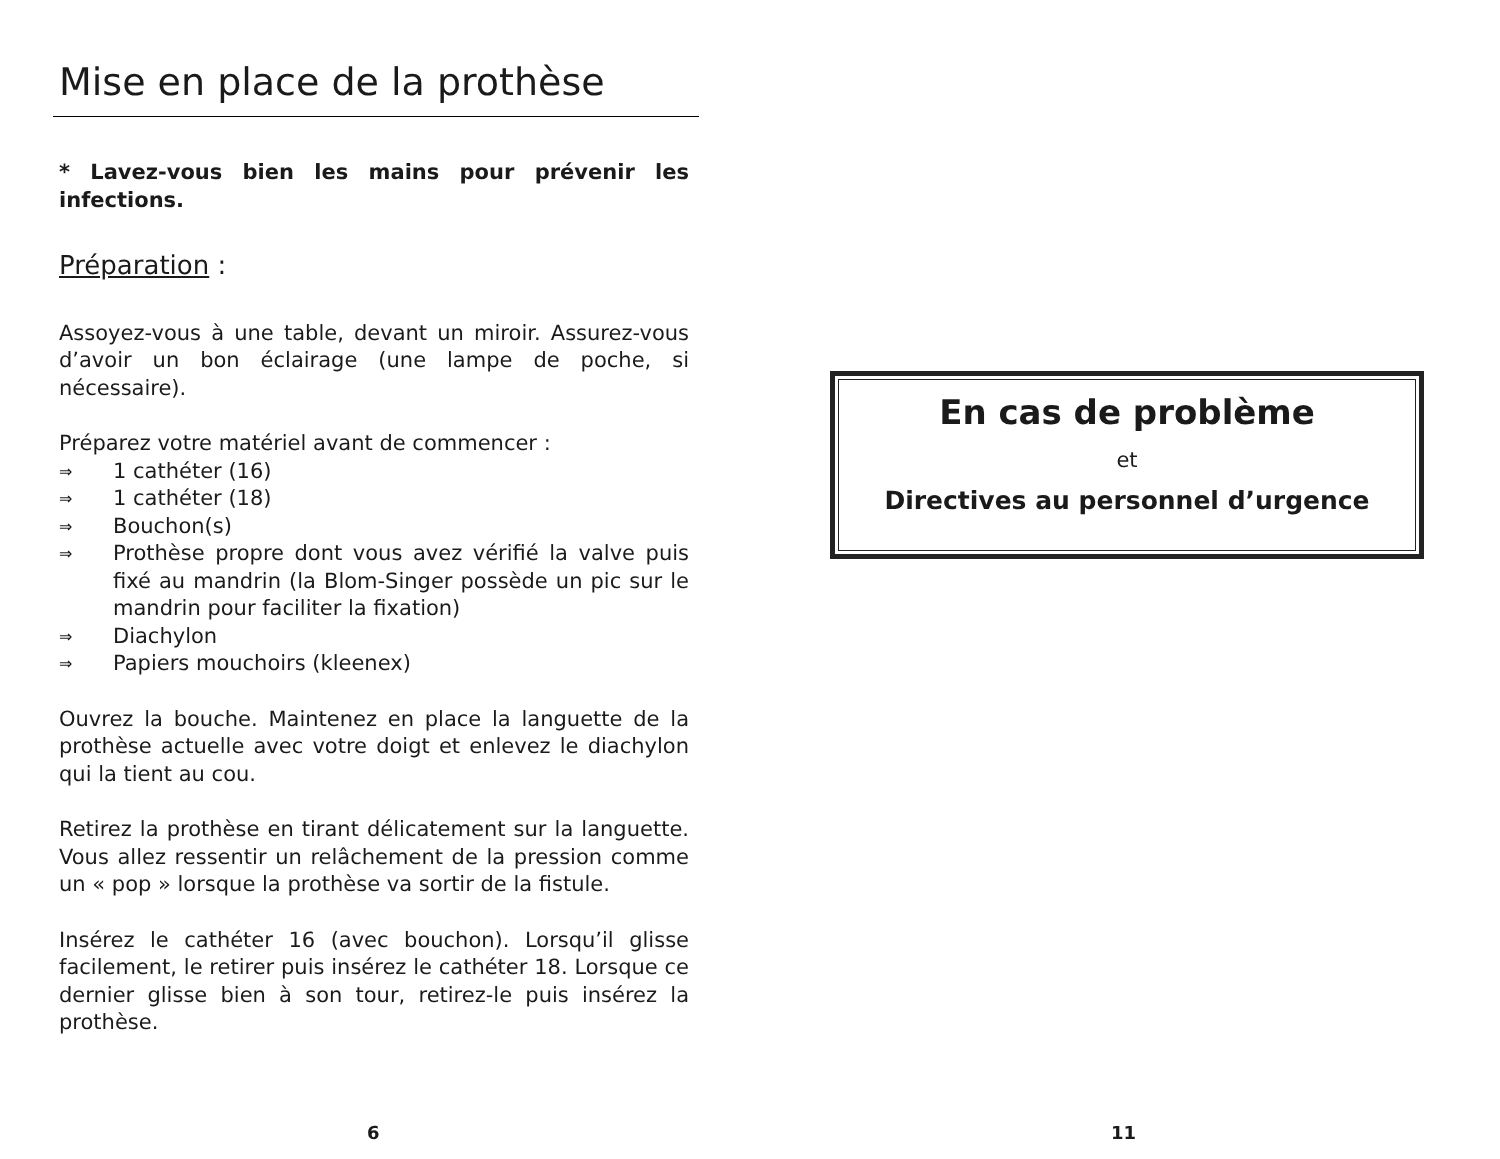Mise en place de la prothèse
* Lavez-vous bien les mains pour prévenir les infections.
Préparation :
Assoyez-vous à une table, devant un miroir. Assurez-vous d’avoir un bon éclairage (une lampe de poche, si nécessaire).
Préparez votre matériel avant de commencer :
⇒ 1 cathéter (16)
⇒ 1 cathéter (18)
⇒ Bouchon(s)
⇒ Prothèse propre dont vous avez vérifié la valve puis fixé au mandrin (la Blom-Singer possède un pic sur le mandrin pour faciliter la fixation)
⇒ Diachylon
⇒ Papiers mouchoirs (kleenex)
Ouvrez la bouche. Maintenez en place la languette de la prothèse actuelle avec votre doigt et enlevez le diachylon qui la tient au cou.
Retirez la prothèse en tirant délicatement sur la languette. Vous allez ressentir un relâchement de la pression comme un « pop » lorsque la prothèse va sortir de la fistule.
Insérez le cathéter 16 (avec bouchon). Lorsqu’il glisse facilement, le retirer puis insérez le cathéter 18. Lorsque ce dernier glisse bien à son tour, retirez-le puis insérez la prothèse.
6
En cas de problème
et
Directives au personnel d’urgence
11